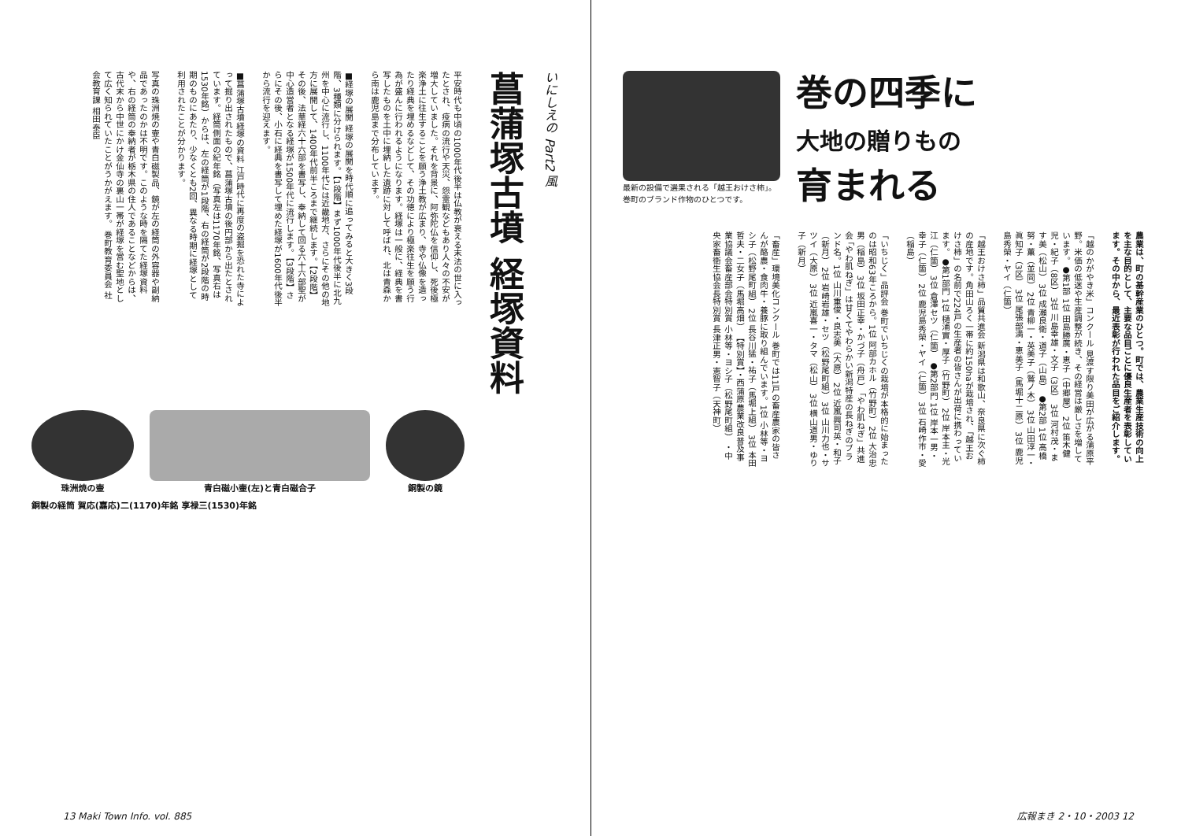いにしえの Part2 風
菖蒲塚古墳 経塚資料
平安時代も中頃の1000年代後半は仏教が衰える末法の世に入ったとされ、疫病の流行や天災、怨霊観などもあり人々の不安が増大していました。それを背景に、阿弥陀仏を信仰し、死後極楽浄土に往生することを願う浄土教が広まり、寺や仏像を造ったり経典を埋めるなどして、その功徳により極楽往生を願う行為が盛んに行われるようになります。経塚は一般に、経典を書写したものを土中に埋納した遺跡に対して呼ばれ、北は青森から南は鹿児島まで分布しています。
■経塚の展開 経塚の展開を時代順に追ってみると大きく3段階、3種類に分けられます。【1段階】まず1000年代後半に北九州を中心に流行し、1100年代には近畿地方、さらにその他の地方に展開して、1400年代前半ころまで継続します。【2段階】その後、法華経六十六部を書写し、奉納して回る六十六部聖が中心造営者となる経塚が1500年代に流行します。【3段階】さらにその後、小石に経典を書写して埋めた経塚が1600年代後半から流行を迎えます。
■菖蒲塚古墳経塚の資料 江戸時代に再度の盗掘を恐れた寺によって掘り出されたもので、菖蒲塚古墳の後円部から出たとされています。経筒側面の紀年銘（写真左は1170年銘、写真右は1530年銘）からは、左の経筒が1段階、右の経筒が2段階の時期のものにあたり、少なくとも2回、異なる時期に経塚として利用されたことが分かります。
写真の珠洲焼の壷や青白磁製品、鏡が左の経筒の外容器や副納品であったのかは不明です。このような時を隔てた経塚資料や、右の経筒の奉納者が栃木県の住人であることなどからは、古代末から中世にかけ金仙寺の裏山一帯が経塚を営む聖地として広く知られていたことがうかがえます。 巻町教育委員会 社会教育課 相田泰臣
珠洲焼の壷
青白磁小壷(左)と青白磁合子
銅製の鏡
銅製の経筒 賀応(嘉応)二(1170)年銘 享禄三(1530)年銘
13 Maki Town Info. vol. 885
最新の設備で選果される「越王おけさ柿」。
巻町のブランド作物のひとつです。
巻の四季に
大地の贈りもの
育まれる
農業は、町の基幹産業のひとつ。町では、農業生産技術の向上を主な目的として、主要な品目ごとに優良生産者を表彰しています。その中から、最近表彰が行われた品目をご紹介します。
「越のかがやき米」コンクール 見渡す限り美田が広がる蒲原平野。米価の低迷や生産調整が続き、その経営は厳しさを増しています。●第1部 1位 田島勝廣・恵子（中郷屋） 2位 笛木健児・紀子（8区） 3位 川島幸雄・文子（3区） 3位 河村茂・ます美（松山） 3位 成瀬良衛・道子（山島） ●第2部 1位 高橋努・薫（並岡） 2位 青柳一・英美子（鷲ノ木） 3位 山田淳一・眞知子（3区） 3位 尾張部満・恵美子（馬堀十二原） 3位 鹿児島秀榮・ヤイ（仁箇）
「越王おけさ柿」品質共進会 新潟県は和歌山、奈良県に次ぐ柿の産地です。角田山ろく一帯に約150haが栽培され、「越王おけさ柿」の名前で224戸の生産者の皆さんが出荷に携わっています。●第1部門 1位 樋浦實・厚子（竹野町） 2位 岸本主・光江（仁箇） 3位 倉澤セツ（仁箇） ●第2部門 1位 岸本一男・幸子（仁箇） 2位 鹿児島秀榮・ヤイ（仁箇） 3位 石崎作市・愛（稲島）
「いちじく」品評会 巻町でいちじくの栽培が本格的に始まったのは昭和63年ころから。1位 阿部カホル（竹野町） 2位 大治忠男（稲島） 3位 坂田正幸・かづ子（舟戸） 「やわ肌ねぎ」共進会 「やわ肌ねぎ」は甘くてやわらかい新潟特産の長ねぎのブランド名。1位 山川重俊・良志美（大原） 2位 近嵐興司英・和子（新月） 2位 岩崎岩雄・セツ（松野尾町組） 3位 山川力也・サツイ（大原） 3位 近嵐喜一・タマ（松山） 3位 横山道男・ゆり子（新月）
「畜産」環境美化コンクール 巻町では11戸の畜産農家の皆さんが酪農・食肉牛・養豚に取り組んでいます。1位 小林等・ヨシ子（松野尾町組） 2位 長谷川猛・祐子（馬堀上組） 3位 本田哲夫・二女子（馬堀高畑） 【特別賞】・西蒲原農業改良普及事業協議会畜産部会特別賞 小林等・ヨシ子（松野尾町組） ・中央家畜衛生協会長特別賞 長津正男・憲智子（天神町）
広報まき 2・10・2003 12